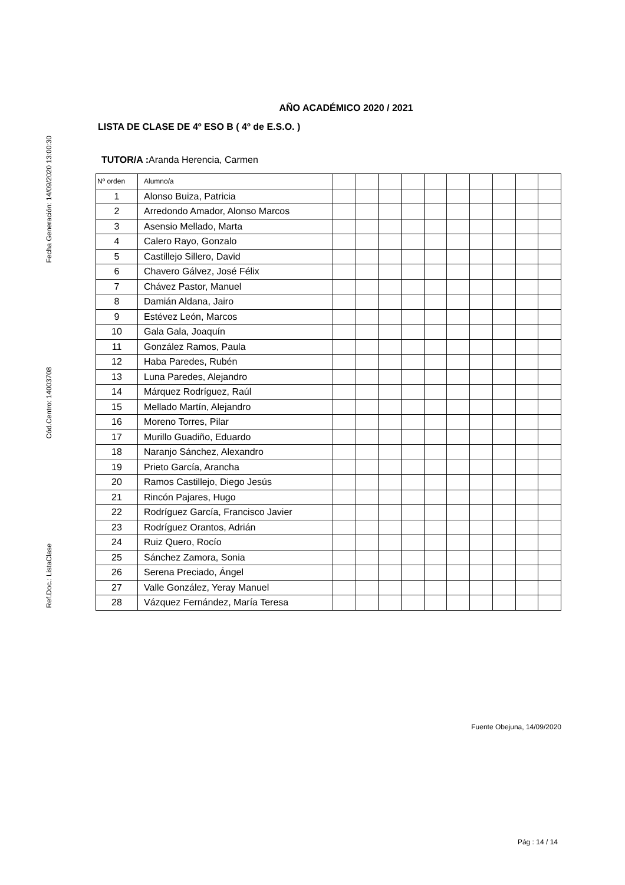Fecha Generación: 14/09/2020 13:00:30
Cód.Centro: 14003708
Ref.Doc.: ListaClase
AÑO ACADÉMICO 2020 / 2021
LISTA DE CLASE DE 4º ESO B ( 4º de E.S.O. )
TUTOR/A : Aranda Herencia, Carmen
| Nº orden | Alumno/a | | | | | | | | | | |
| 1 | Alonso Buiza, Patricia | | | | | | | | | | |
| 2 | Arredondo Amador, Alonso Marcos | | | | | | | | | | |
| 3 | Asensio Mellado, Marta | | | | | | | | | | |
| 4 | Calero Rayo, Gonzalo | | | | | | | | | | |
| 5 | Castillejo Sillero, David | | | | | | | | | | |
| 6 | Chavero Gálvez, José Félix | | | | | | | | | | |
| 7 | Chávez Pastor, Manuel | | | | | | | | | | |
| 8 | Damián Aldana, Jairo | | | | | | | | | | |
| 9 | Estévez León, Marcos | | | | | | | | | | |
| 10 | Gala Gala, Joaquín | | | | | | | | | | |
| 11 | González Ramos, Paula | | | | | | | | | | |
| 12 | Haba Paredes, Rubén | | | | | | | | | | |
| 13 | Luna Paredes, Alejandro | | | | | | | | | | |
| 14 | Márquez Rodríguez, Raúl | | | | | | | | | | |
| 15 | Mellado Martín, Alejandro | | | | | | | | | | |
| 16 | Moreno Torres, Pilar | | | | | | | | | | |
| 17 | Murillo Guadiño, Eduardo | | | | | | | | | | |
| 18 | Naranjo Sánchez, Alexandro | | | | | | | | | | |
| 19 | Prieto García, Arancha | | | | | | | | | | |
| 20 | Ramos Castillejo, Diego Jesús | | | | | | | | | | |
| 21 | Rincón Pajares, Hugo | | | | | | | | | | |
| 22 | Rodríguez García, Francisco Javier | | | | | | | | | | |
| 23 | Rodríguez Orantos, Adrián | | | | | | | | | | |
| 24 | Ruiz Quero, Rocío | | | | | | | | | | |
| 25 | Sánchez Zamora, Sonia | | | | | | | | | | |
| 26 | Serena Preciado, Ángel | | | | | | | | | | |
| 27 | Valle González, Yeray Manuel | | | | | | | | | | |
| 28 | Vázquez Fernández, María Teresa | | | | | | | | | | |
Fuente Obejuna, 14/09/2020
Pág : 14 / 14